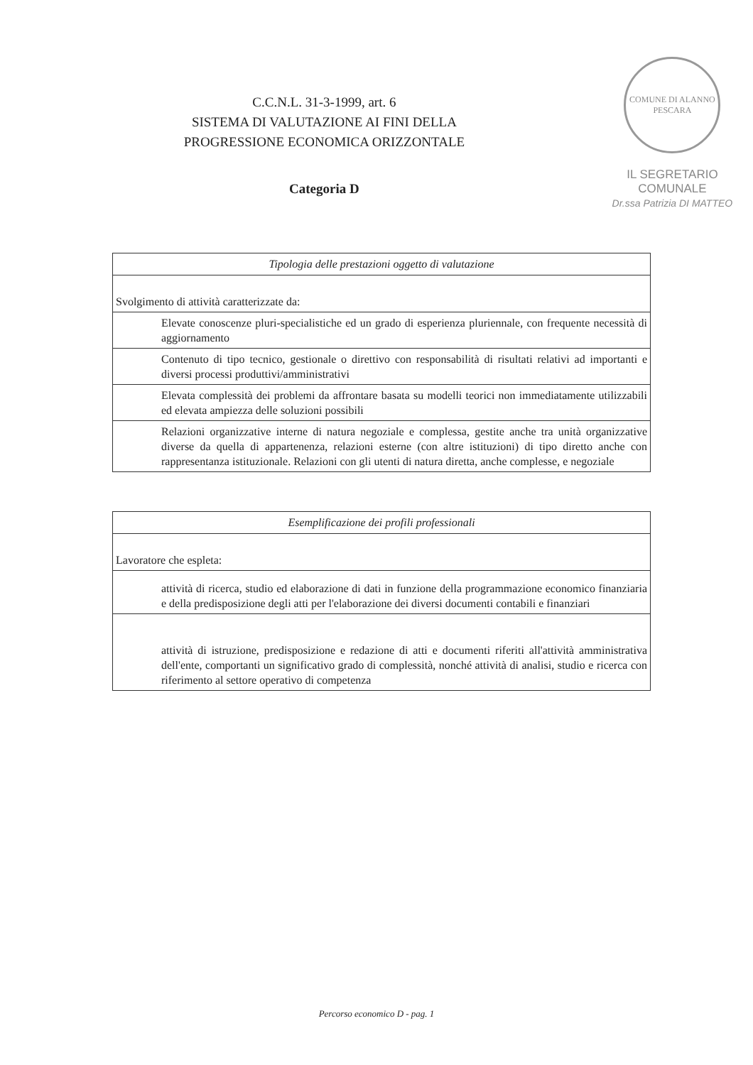C.C.N.L. 31-3-1999, art. 6
SISTEMA DI VALUTAZIONE AI FINI DELLA
PROGRESSIONE ECONOMICA ORIZZONTALE
Categoria D
COMUNE DI ALANNO
PESCARA
IL SEGRETARIO COMUNALE
Dr.ssa Patrizia DI MATTEO
| Tipologia delle prestazioni oggetto di valutazione |
| --- |
| Svolgimento di attività caratterizzate da: |
| Elevate conoscenze pluri-specialistiche ed un grado di esperienza pluriennale, con frequente necessità di aggiornamento |
| Contenuto di tipo tecnico, gestionale o direttivo con responsabilità di risultati relativi ad importanti e diversi processi produttivi/amministrativi |
| Elevata complessità dei problemi da affrontare basata su modelli teorici non immediatamente utilizzabili ed elevata ampiezza delle soluzioni possibili |
| Relazioni organizzative interne di natura negoziale e complessa, gestite anche tra unità organizzative diverse da quella di appartenenza, relazioni esterne (con altre istituzioni) di tipo diretto anche con rappresentanza istituzionale. Relazioni con gli utenti di natura diretta, anche complesse, e negoziale |
| Esemplificazione dei profili professionali |
| --- |
| Lavoratore che espleta: |
| attività di ricerca, studio ed elaborazione di dati in funzione della programmazione economico finanziaria e della predisposizione degli atti per l'elaborazione dei diversi documenti contabili e finanziari |
| attività di istruzione, predisposizione e redazione di atti e documenti riferiti all'attività amministrativa dell'ente, comportanti un significativo grado di complessità, nonché attività di analisi, studio e ricerca con riferimento al settore operativo di competenza |
Percorso economico D - pag. 1